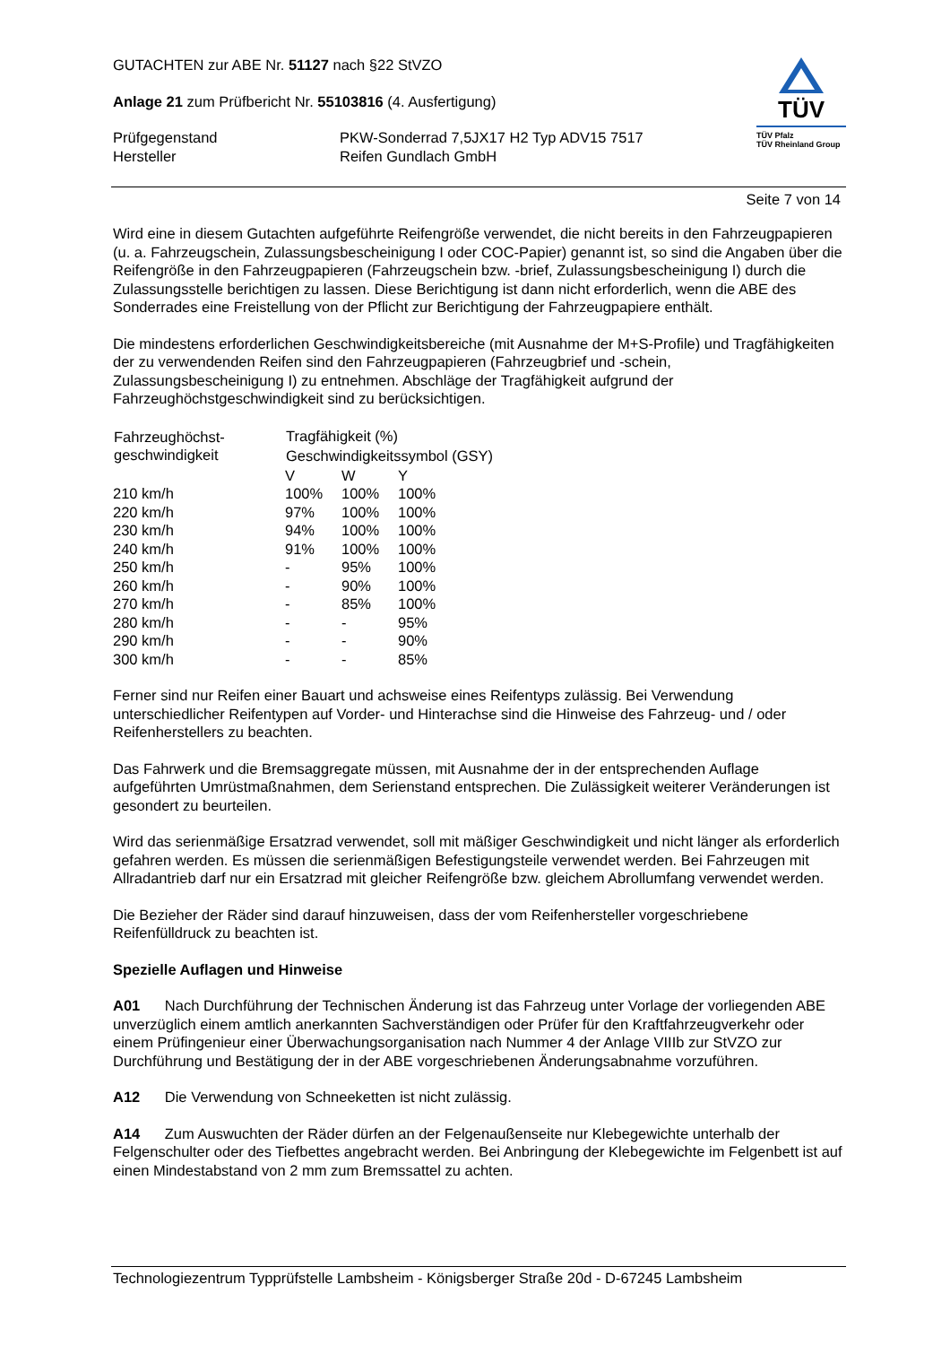TÜV
TÜV Pfalz
TÜV Rheinland Group
GUTACHTEN zur ABE Nr. 51127 nach §22 StVZO
Anlage 21 zum Prüfbericht Nr. 55103816 (4. Ausfertigung)
| Prüfgegenstand | PKW-Sonderrad 7,5JX17 H2 Typ ADV15 7517 |
| Hersteller | Reifen Gundlach GmbH |
Seite 7 von 14
Wird eine in diesem Gutachten aufgeführte Reifengröße verwendet, die nicht bereits in den Fahrzeugpapieren (u. a. Fahrzeugschein, Zulassungsbescheinigung I oder COC-Papier) genannt ist, so sind die Angaben über die Reifengröße in den Fahrzeugpapieren (Fahrzeugschein bzw. -brief, Zulassungsbescheinigung I) durch die Zulassungsstelle berichtigen zu lassen. Diese Berichtigung ist dann nicht erforderlich, wenn die ABE des Sonderrades eine Freistellung von der Pflicht zur Berichtigung der Fahrzeugpapiere enthält.
Die mindestens erforderlichen Geschwindigkeitsbereiche (mit Ausnahme der M+S-Profile) und Tragfähigkeiten der zu verwendenden Reifen sind den Fahrzeugpapieren (Fahrzeugbrief und -schein, Zulassungsbescheinigung I) zu entnehmen. Abschläge der Tragfähigkeit aufgrund der Fahrzeughöchstgeschwindigkeit sind zu berücksichtigen.
| Fahrzeughöchst- geschwindigkeit | Tragfähigkeit (%) | | |
| --- | --- | --- | --- |
| | Geschwindigkeitssymbol (GSY) | | |
| | V | W | Y |
| 210 km/h | 100% | 100% | 100% |
| 220 km/h | 97% | 100% | 100% |
| 230 km/h | 94% | 100% | 100% |
| 240 km/h | 91% | 100% | 100% |
| 250 km/h | - | 95% | 100% |
| 260 km/h | - | 90% | 100% |
| 270 km/h | - | 85% | 100% |
| 280 km/h | - | - | 95% |
| 290 km/h | - | - | 90% |
| 300 km/h | - | - | 85% |
Ferner sind nur Reifen einer Bauart und achsweise eines Reifentyps zulässig. Bei Verwendung unterschiedlicher Reifentypen auf Vorder- und Hinterachse sind die Hinweise des Fahrzeug- und / oder Reifenherstellers zu beachten.
Das Fahrwerk und die Bremsaggregate müssen, mit Ausnahme der in der entsprechenden Auflage aufgeführten Umrüstmaßnahmen, dem Serienstand entsprechen. Die Zulässigkeit weiterer Veränderungen ist gesondert zu beurteilen.
Wird das serienmäßige Ersatzrad verwendet, soll mit mäßiger Geschwindigkeit und nicht länger als erforderlich gefahren werden. Es müssen die serienmäßigen Befestigungsteile verwendet werden. Bei Fahrzeugen mit Allradantrieb darf nur ein Ersatzrad mit gleicher Reifengröße bzw. gleichem Abrollumfang verwendet werden.
Die Bezieher der Räder sind darauf hinzuweisen, dass der vom Reifenhersteller vorgeschriebene Reifenfülldruck zu beachten ist.
Spezielle Auflagen und Hinweise
A01 Nach Durchführung der Technischen Änderung ist das Fahrzeug unter Vorlage der vorliegenden ABE unverzüglich einem amtlich anerkannten Sachverständigen oder Prüfer für den Kraftfahrzeugverkehr oder einem Prüfingenieur einer Überwachungsorganisation nach Nummer 4 der Anlage VIIIb zur StVZO zur Durchführung und Bestätigung der in der ABE vorgeschriebenen Änderungsabnahme vorzuführen.
A12 Die Verwendung von Schneeketten ist nicht zulässig.
A14 Zum Auswuchten der Räder dürfen an der Felgenaußenseite nur Klebegewichte unterhalb der Felgenschulter oder des Tiefbettes angebracht werden. Bei Anbringung der Klebegewichte im Felgenbett ist auf einen Mindestabstand von 2 mm zum Bremssattel zu achten.
Technologiezentrum Typprüfstelle Lambsheim - Königsberger Straße 20d - D-67245 Lambsheim